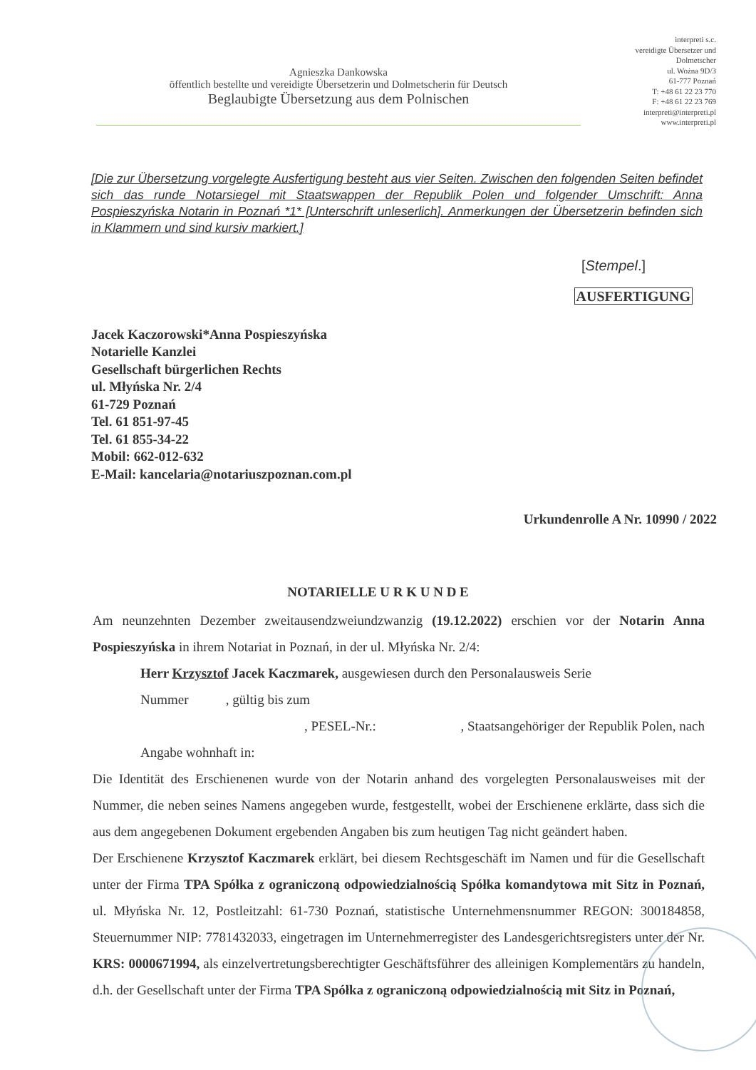Agnieszka Dankowska
öffentlich bestellte und vereidigte Übersetzerin und Dolmetscherin für Deutsch
Beglaubigte Übersetzung aus dem Polnischen
interpreti s.c.
vereidigte Übersetzer und Dolmetscher
ul. Wożna 9D/3
61-777 Poznań
T: +48 61 22 23 770
F: +48 61 22 23 769
interpreti@interpreti.pl
www.interpreti.pl
[Die zur Übersetzung vorgelegte Ausfertigung besteht aus vier Seiten. Zwischen den folgenden Seiten befindet sich das runde Notarsiegel mit Staatswappen der Republik Polen und folgender Umschrift: Anna Pospieszyńska Notarin in Poznań *1* [Unterschrift unleserlich]. Anmerkungen der Übersetzerin befinden sich in Klammern und sind kursiv markiert.]
[Stempel.]
AUSFERTIGUNG
Jacek Kaczorowski*Anna Pospieszyńska
Notarielle Kanzlei
Gesellschaft bürgerlichen Rechts
ul. Młyńska Nr. 2/4
61-729 Poznań
Tel. 61 851-97-45
Tel. 61 855-34-22
Mobil: 662-012-632
E-Mail: kancelaria@notariuszpoznan.com.pl
Urkundenrolle A Nr. 10990 / 2022
NOTARIELLE U R K U N D E
Am neunzehnten Dezember zweitausendzweiundzwanzig (19.12.2022) erschien vor der Notarin Anna Pospieszyńska in ihrem Notariat in Poznań, in der ul. Młyńska Nr. 2/4:
Herr Krzysztof Jacek Kaczmarek, ausgewiesen durch den Personalausweis Serie
Nummer , gültig bis zum
, PESEL-Nr.: , Staatsangehöriger der Republik Polen, nach
Angabe wohnhaft in:
Die Identität des Erschienenen wurde von der Notarin anhand des vorgelegten Personalausweises mit der Nummer, die neben seines Namens angegeben wurde, festgestellt, wobei der Erschienene erklärte, dass sich die aus dem angegebenen Dokument ergebenden Angaben bis zum heutigen Tag nicht geändert haben.
Der Erschienene Krzysztof Kaczmarek erklärt, bei diesem Rechtsgeschäft im Namen und für die Gesellschaft unter der Firma TPA Spółka z ograniczoną odpowiedzialnością Spółka komandytowa mit Sitz in Poznań, ul. Młyńska Nr. 12, Postleitzahl: 61-730 Poznań, statistische Unternehmensnummer REGON: 300184858, Steuernummer NIP: 7781432033, eingetragen im Unternehmerregister des Landesgerichtsregisters unter der Nr. KRS: 0000671994, als einzelvertretungsberechtigter Geschäftsführer des alleinigen Komplementärs zu handeln, d.h. der Gesellschaft unter der Firma TPA Spółka z ograniczoną odpowiedzialnością mit Sitz in Poznań,